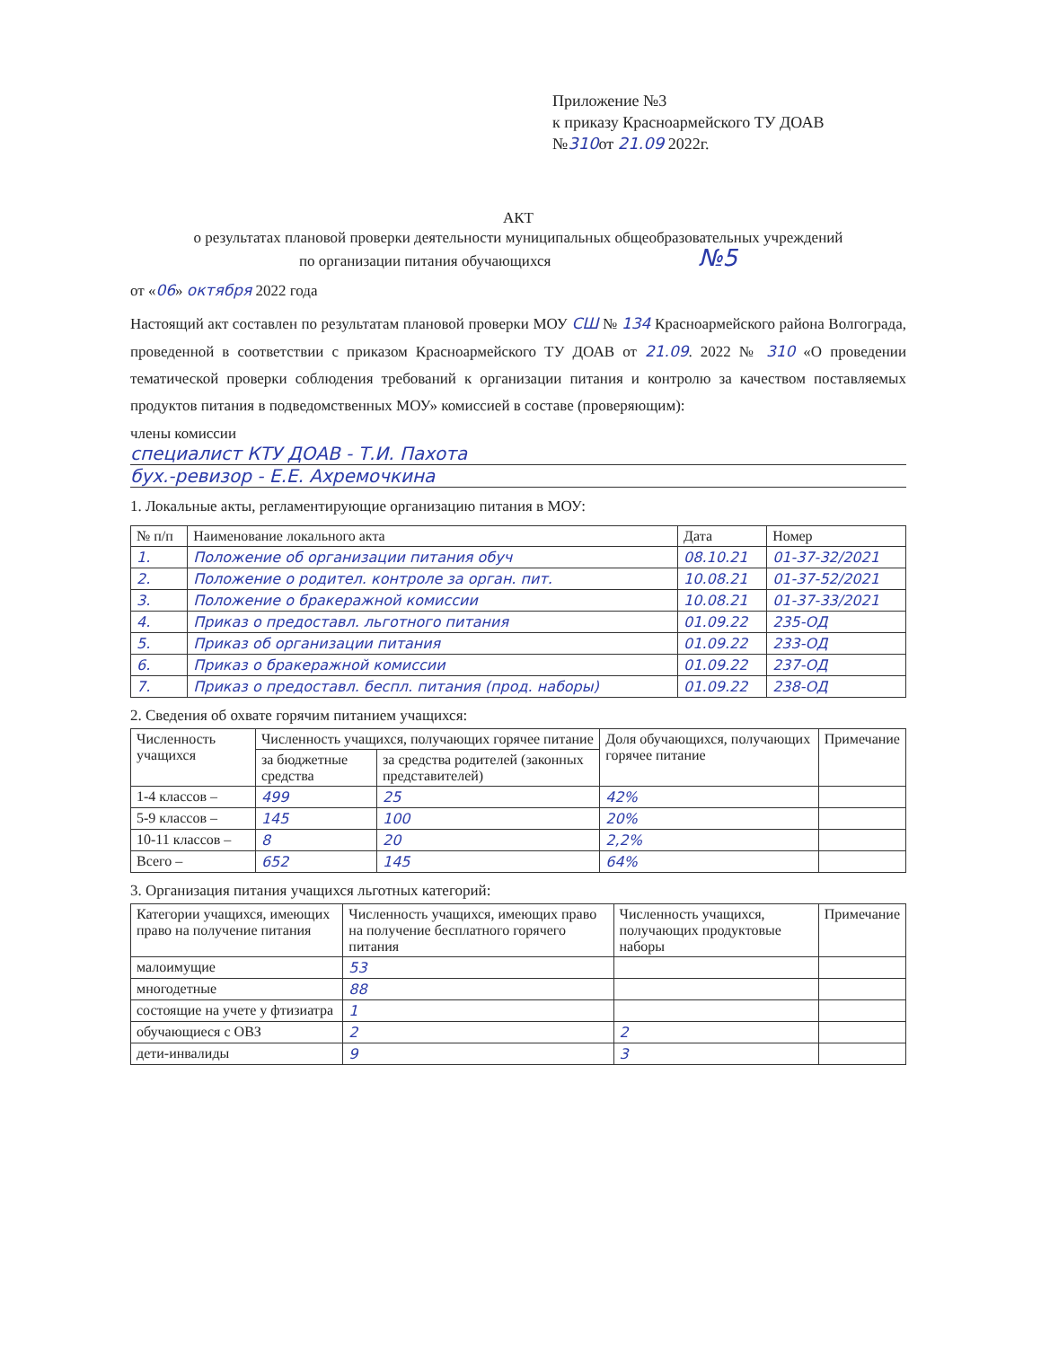Приложение №3
к приказу Красноармейского ТУ ДОАВ
№310от 21.09 2022г.
АКТ
о результатах плановой проверки деятельности муниципальных общеобразовательных учреждений
по организации питания обучающихся №5
от «06» октября 2022 года
Настоящий акт составлен по результатам плановой проверки МОУ СШ № 134 Красноармейского района Волгограда, проведенной в соответствии с приказом Красноармейского ТУ ДОАВ от 21.09. 2022 № 310 «О проведении тематической проверки соблюдения требований к организации питания и контролю за качеством поставляемых продуктов питания в подведомственных МОУ» комиссией в составе (проверяющим):
члены комиссии
специалист КТУ ДОАВ - Т.И. Пахота
бух.-ревизор - Е.Е. Ахремочкина
1. Локальные акты, регламентирующие организацию питания в МОУ:
| № п/п | Наименование локального акта | Дата | Номер |
| --- | --- | --- | --- |
| 1. | Положение об организации питания обуч | 08.10.21 | 01-37-32/2021 |
| 2. | Положение о родител. контроле за орган. пит. | 10.08.21 | 01-37-52/2021 |
| 3. | Положение о бракеражной комиссии | 10.08.21 | 01-37-33/2021 |
| 4. | Приказ о предоставл. льготного питания | 01.09.22 | 235-ОД |
| 5. | Приказ об организации питания | 01.09.22 | 233-ОД |
| 6. | Приказ о бракеражной комиссии | 01.09.22 | 237-ОД |
| 7. | Приказ о предоставл. беспл. питания (прод. наборы) | 01.09.22 | 238-ОД |
2. Сведения об охвате горячим питанием учащихся:
| Численность учащихся | Численность учащихся, получающих горячее питание | | Доля обучающихся, получающих горячее питание | Примечание |
| --- | --- | --- | --- | --- |
| | за бюджетные средства | за средства родителей (законных представителей) | | |
| 1-4 классов – | 499 | 25 | 42% | |
| 5-9 классов – | 145 | 100 | 20% | |
| 10-11 классов – | 8 | 20 | 2,2% | |
| Всего – | 652 | 145 | 64% | |
3. Организация питания учащихся льготных категорий:
| Категории учащихся, имеющих право на получение питания | Численность учащихся, имеющих право на получение бесплатного горячего питания | Численность учащихся, получающих продуктовые наборы | Примечание |
| --- | --- | --- | --- |
| малоимущие | 53 | | |
| многодетные | 88 | | |
| состоящие на учете у фтизиатра | 1 | | |
| обучающиеся с ОВЗ | 2 | 2 | |
| дети-инвалиды | 9 | 3 | |